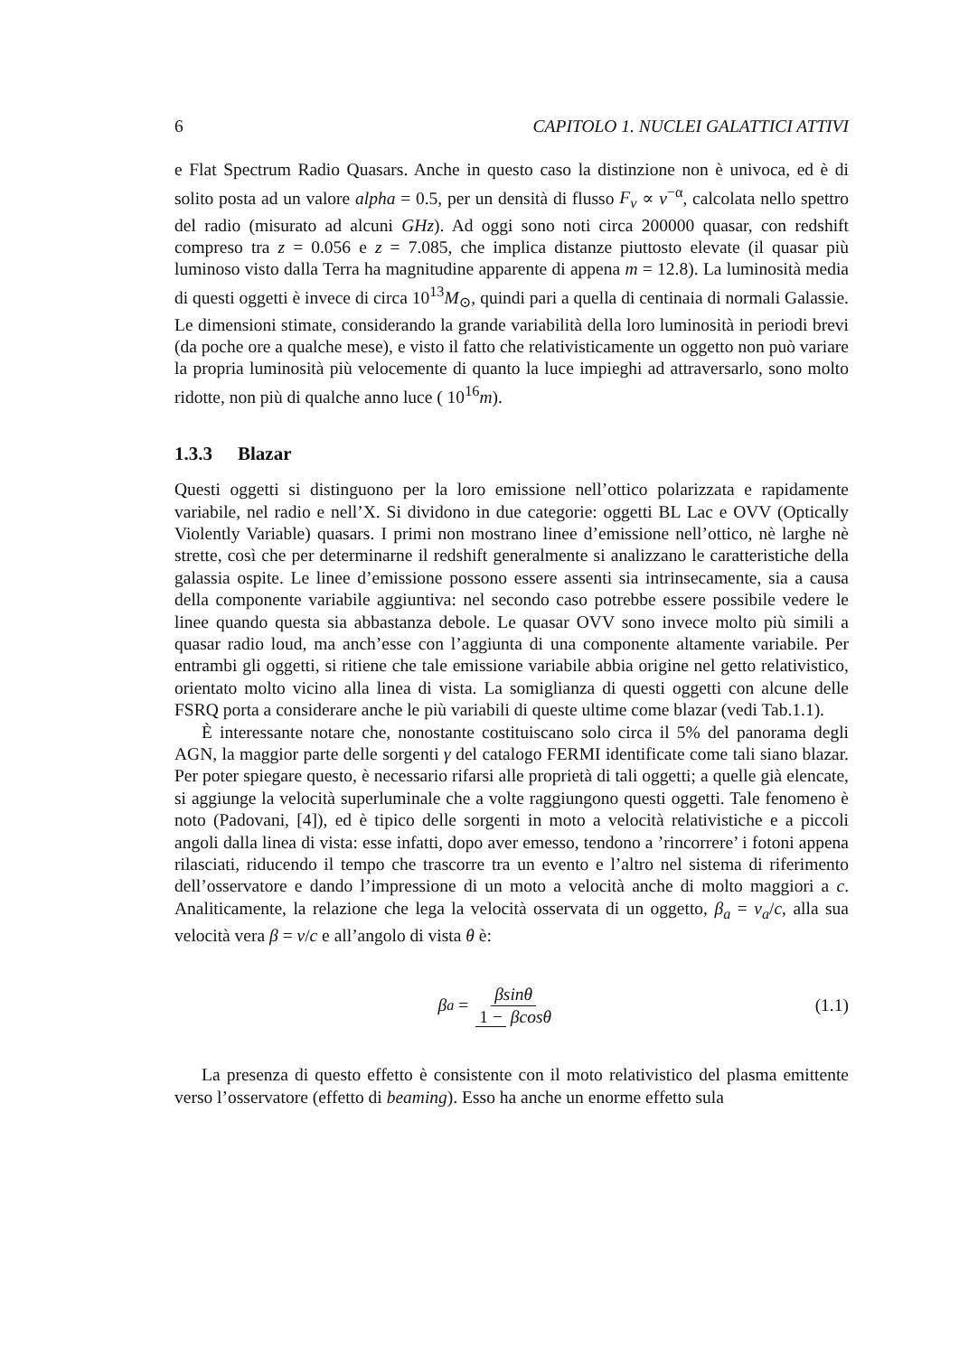6 CAPITOLO 1. NUCLEI GALATTICI ATTIVI
e Flat Spectrum Radio Quasars. Anche in questo caso la distinzione non è univoca, ed è di solito posta ad un valore alpha = 0.5, per un densità di flusso F<sub>ν</sub> ∝ ν<sup>−α</sup>, calcolata nello spettro del radio (misurato ad alcuni GHz). Ad oggi sono noti circa 200000 quasar, con redshift compreso tra z = 0.056 e z = 7.085, che implica distanze piuttosto elevate (il quasar più luminoso visto dalla Terra ha magnitudine apparente di appena m = 12.8). La luminosità media di questi oggetti è invece di circa 10<sup>13</sup>M<sub>⊙</sub>, quindi pari a quella di centinaia di normali Galassie. Le dimensioni stimate, considerando la grande variabilità della loro luminosità in periodi brevi (da poche ore a qualche mese), e visto il fatto che relativisticamente un oggetto non può variare la propria luminosità più velocemente di quanto la luce impieghi ad attraversarlo, sono molto ridotte, non più di qualche anno luce ( 10<sup>16</sup>m).
1.3.3 Blazar
Questi oggetti si distinguono per la loro emissione nell’ottico polarizzata e rapidamente variabile, nel radio e nell’X. Si dividono in due categorie: oggetti BL Lac e OVV (Optically Violently Variable) quasars. I primi non mostrano linee d’emissione nell’ottico, nè larghe nè strette, così che per determinarne il redshift generalmente si analizzano le caratteristiche della galassia ospite. Le linee d’emissione possono essere assenti sia intrinsecamente, sia a causa della componente variabile aggiuntiva: nel secondo caso potrebbe essere possibile vedere le linee quando questa sia abbastanza debole. Le quasar OVV sono invece molto più simili a quasar radio loud, ma anch’esse con l’aggiunta di una componente altamente variabile. Per entrambi gli oggetti, si ritiene che tale emissione variabile abbia origine nel getto relativistico, orientato molto vicino alla linea di vista. La somiglianza di questi oggetti con alcune delle FSRQ porta a considerare anche le più variabili di queste ultime come blazar (vedi Tab.1.1).
È interessante notare che, nonostante costituiscano solo circa il 5% del panorama degli AGN, la maggior parte delle sorgenti γ del catalogo FERMI identificate come tali siano blazar. Per poter spiegare questo, è necessario rifarsi alle proprietà di tali oggetti; a quelle già elencate, si aggiunge la velocità superluminale che a volte raggiungono questi oggetti. Tale fenomeno è noto (Padovani, [4]), ed è tipico delle sorgenti in moto a velocità relativistiche e a piccoli angoli dalla linea di vista: esse infatti, dopo aver emesso, tendono a ’rincorrere’ i fotoni appena rilasciati, riducendo il tempo che trascorre tra un evento e l’altro nel sistema di riferimento dell’osservatore e dando l’impressione di un moto a velocità anche di molto maggiori a c. Analiticamente, la relazione che lega la velocità osservata di un oggetto, β<sub>a</sub> = v<sub>a</sub>/c, alla sua velocità vera β = v/c e all’angolo di vista θ è:
β<sub>a</sub> = βsinθ 1 − βcosθ (1.1)
La presenza di questo effetto è consistente con il moto relativistico del plasma emittente verso l’osservatore (effetto di beaming). Esso ha anche un enorme effetto sula